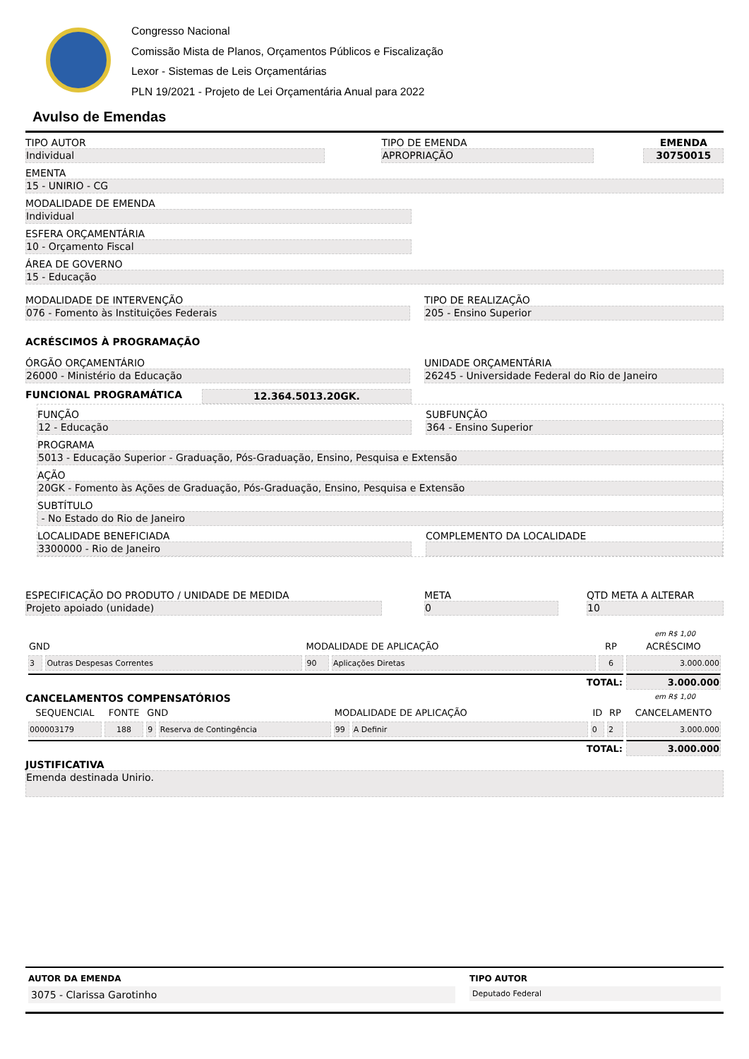Congresso Nacional
Comissão Mista de Planos, Orçamentos Públicos e Fiscalização
Lexor - Sistemas de Leis Orçamentárias
PLN 19/2021 - Projeto de Lei Orçamentária Anual para 2022
Avulso de Emendas
TIPO AUTOR
Individual
TIPO DE EMENDA
APROPRIAÇÃO
EMENDA
30750015
EMENTA
15 - UNIRIO - CG
MODALIDADE DE EMENDA
Individual
ESFERA ORÇAMENTÁRIA
10 - Orçamento Fiscal
ÁREA DE GOVERNO
15 - Educação
MODALIDADE DE INTERVENÇÃO
076 - Fomento às Instituições Federais
TIPO DE REALIZAÇÃO
205 - Ensino Superior
ACRÉSCIMOS À PROGRAMAÇÃO
ÓRGÃO ORÇAMENTÁRIO
26000 - Ministério da Educação
UNIDADE ORÇAMENTÁRIA
26245 - Universidade Federal do Rio de Janeiro
FUNCIONAL PROGRAMÁTICA
12.364.5013.20GK.
FUNÇÃO
12 - Educação
SUBFUNÇÃO
364 - Ensino Superior
PROGRAMA
5013 - Educação Superior - Graduação, Pós-Graduação, Ensino, Pesquisa e Extensão
AÇÃO
20GK - Fomento às Ações de Graduação, Pós-Graduação, Ensino, Pesquisa e Extensão
SUBTÍTULO
- No Estado do Rio de Janeiro
LOCALIDADE BENEFICIADA
3300000 - Rio de Janeiro
COMPLEMENTO DA LOCALIDADE
ESPECIFICAÇÃO DO PRODUTO / UNIDADE DE MEDIDA
Projeto apoiado (unidade)
META
0
QTD META A ALTERAR
10
em R$ 1,00
| GND | | MODALIDADE DE APLICAÇÃO | | RP | ACRÉSCIMO |
| --- | --- | --- | --- | --- | --- |
| 3 | Outras Despesas Correntes | 90 | Aplicações Diretas | 6 | 3.000.000 |
| TOTAL: | | | | | 3.000.000 |
CANCELAMENTOS COMPENSATÓRIOS
em R$ 1,00
| SEQUENCIAL | FONTE | GND | | MODALIDADE DE APLICAÇÃO | | ID | RP | CANCELAMENTO |
| --- | --- | --- | --- | --- | --- | --- | --- | --- |
| 000003179 | 188 | 9 | Reserva de Contingência | 99 | A Definir | 0 | 2 | 3.000.000 |
| TOTAL: | | | | | | | | 3.000.000 |
JUSTIFICATIVA
Emenda destinada Unirio.
AUTOR DA EMENDA
3075 - Clarissa Garotinho
TIPO AUTOR
Deputado Federal